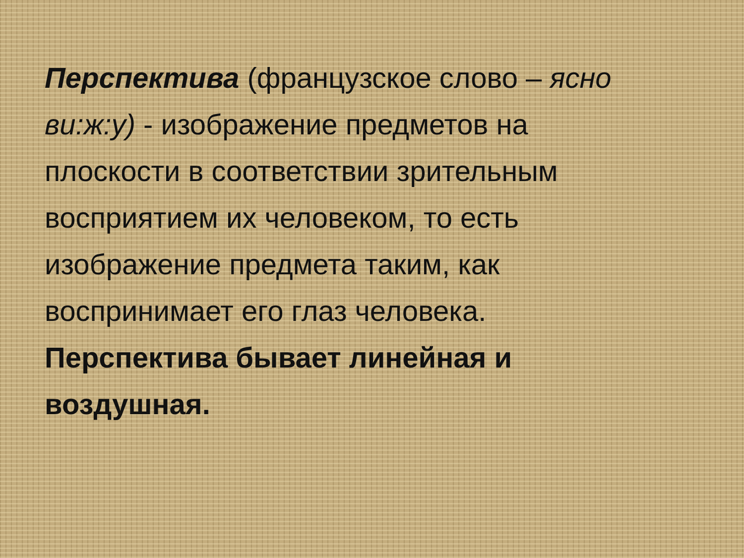Перспектива (французское слово – ясно ви:ж:у) - изображение предметов на плоскости в соответствии зрительным восприятием их человеком, то есть изображение предмета таким, как воспринимает его глаз человека.
Перспектива бывает линейная и воздушная.